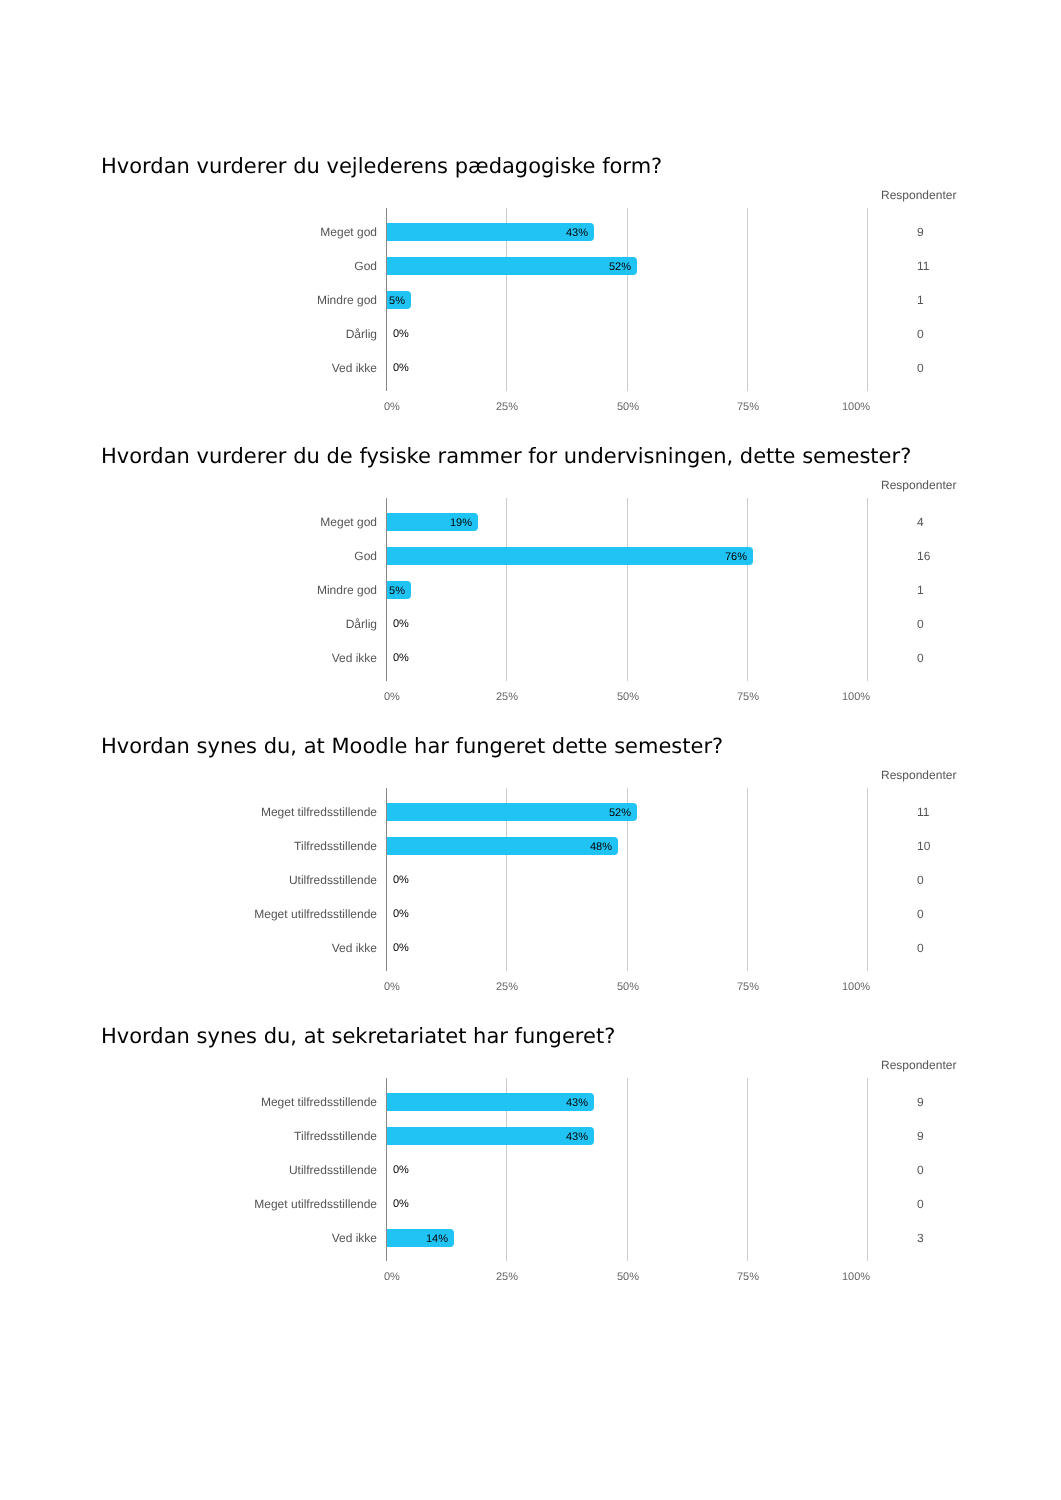Hvordan vurderer du vejlederens pædagogiske form?
Respondenter
Meget god 43% 9
God 52% 11
Mindre god 5% 1
Dårlig 0% 0
Ved ikke 0% 0
0% 25% 50% 75% 100%
Hvordan vurderer du de fysiske rammer for undervisningen, dette semester?
Respondenter
Meget god 19% 4
God 76% 16
Mindre god 5% 1
Dårlig 0% 0
Ved ikke 0% 0
0% 25% 50% 75% 100%
Hvordan synes du, at Moodle har fungeret dette semester?
Respondenter
Meget tilfredsstillende 52% 11
Tilfredsstillende 48% 10
Utilfredsstillende 0% 0
Meget utilfredsstillende 0% 0
Ved ikke 0% 0
0% 25% 50% 75% 100%
Hvordan synes du, at sekretariatet har fungeret?
Respondenter
Meget tilfredsstillende 43% 9
Tilfredsstillende 43% 9
Utilfredsstillende 0% 0
Meget utilfredsstillende 0% 0
Ved ikke 14% 3
0% 25% 50% 75% 100%